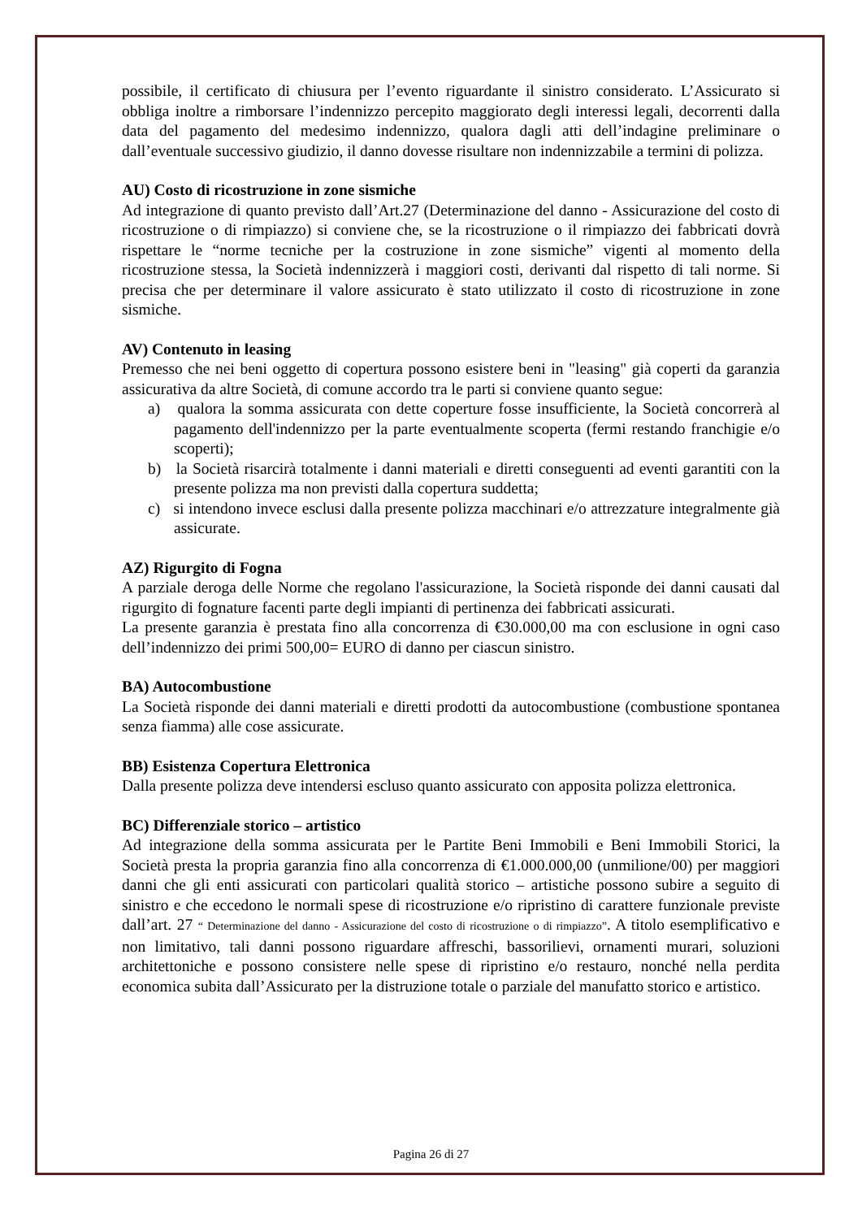possibile, il certificato di chiusura per l’evento riguardante il sinistro considerato. L’Assicurato si obbliga inoltre a rimborsare l’indennizzo percepito maggiorato degli interessi legali, decorrenti dalla data del pagamento del medesimo indennizzo, qualora dagli atti dell’indagine preliminare o dall’eventuale successivo giudizio, il danno dovesse risultare non indennizzabile a termini di polizza.
AU) Costo di ricostruzione in zone sismiche
Ad integrazione di quanto previsto dall’Art.27 (Determinazione del danno - Assicurazione del costo di ricostruzione o di rimpiazzo) si conviene che, se la ricostruzione o il rimpiazzo dei fabbricati dovrà rispettare le “norme tecniche per la costruzione in zone sismiche” vigenti al momento della ricostruzione stessa, la Società indennizzerà i maggiori costi, derivanti dal rispetto di tali norme. Si precisa che per determinare il valore assicurato è stato utilizzato il costo di ricostruzione in zone sismiche.
AV) Contenuto in leasing
Premesso che nei beni oggetto di copertura possono esistere beni in "leasing" già coperti da garanzia assicurativa da altre Società, di comune accordo tra le parti si conviene quanto segue:
a) qualora la somma assicurata con dette coperture fosse insufficiente, la Società concorrerà al pagamento dell'indennizzo per la parte eventualmente scoperta (fermi restando franchigie e/o scoperti);
b) la Società risarcirà totalmente i danni materiali e diretti conseguenti ad eventi garantiti con la presente polizza ma non previsti dalla copertura suddetta;
c) si intendono invece esclusi dalla presente polizza macchinari e/o attrezzature integralmente già assicurate.
AZ) Rigurgito di Fogna
A parziale deroga delle Norme che regolano l'assicurazione, la Società risponde dei danni causati dal rigurgito di fognature facenti parte degli impianti di pertinenza dei fabbricati assicurati.
La presente garanzia è prestata fino alla concorrenza di €30.000,00 ma con esclusione in ogni caso dell’indennizzo dei primi 500,00= EURO di danno per ciascun sinistro.
BA) Autocombustione
La Società risponde dei danni materiali e diretti prodotti da autocombustione (combustione spontanea senza fiamma) alle cose assicurate.
BB) Esistenza Copertura Elettronica
Dalla presente polizza deve intendersi escluso quanto assicurato con apposita polizza elettronica.
BC) Differenziale storico – artistico
Ad integrazione della somma assicurata per le Partite Beni Immobili e Beni Immobili Storici, la Società presta la propria garanzia fino alla concorrenza di €1.000.000,00 (unmilione/00) per maggiori danni che gli enti assicurati con particolari qualità storico – artistiche possono subire a seguito di sinistro e che eccedono le normali spese di ricostruzione e/o ripristino di carattere funzionale previste dall’art. 27 “ Determinazione del danno - Assicurazione del costo di ricostruzione o di rimpiazzo”. A titolo esemplificativo e non limitativo, tali danni possono riguardare affreschi, bassorilievi, ornamenti murari, soluzioni architettoniche e possono consistere nelle spese di ripristino e/o restauro, nonché nella perdita economica subita dall’Assicurato per la distruzione totale o parziale del manufatto storico e artistico.
Pagina 26 di 27